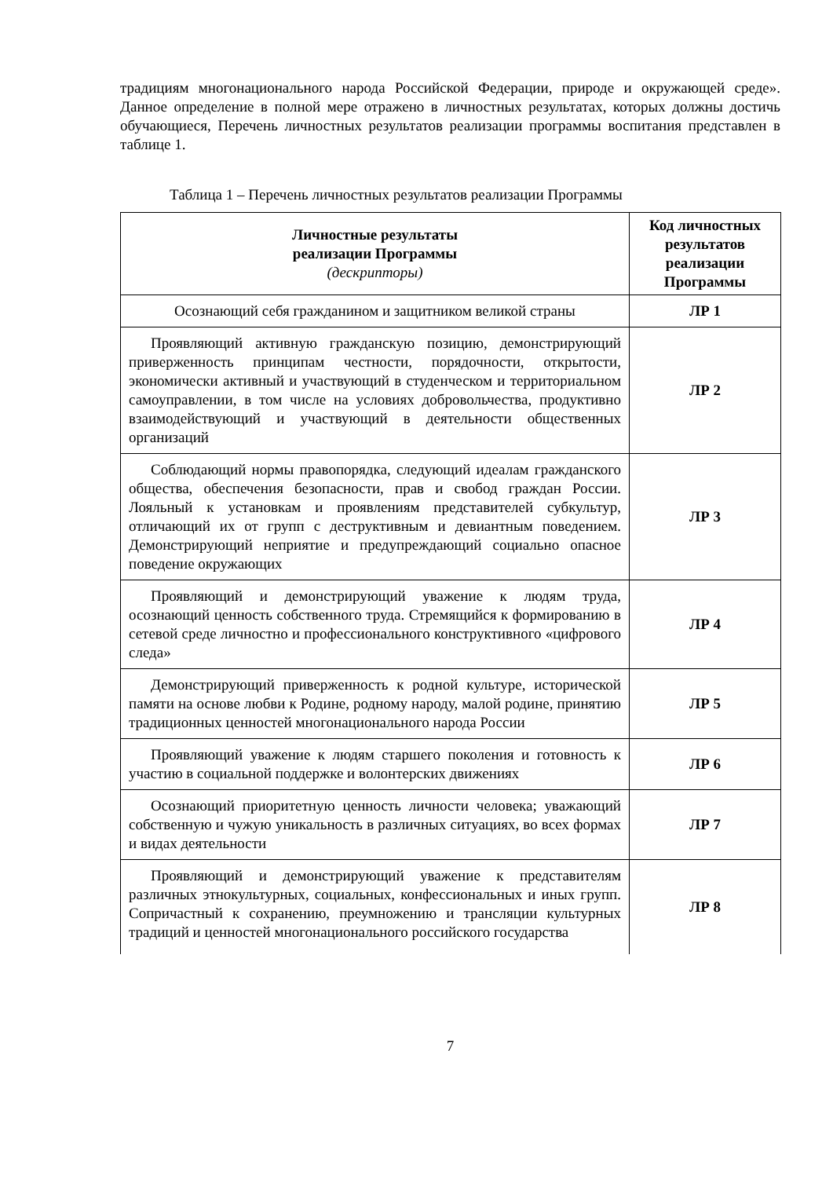традициям многонационального народа Российской Федерации, природе и окружающей среде». Данное определение в полной мере отражено в личностных результатах, которых должны достичь обучающиеся, Перечень личностных результатов реализации программы воспитания представлен в таблице 1.
Таблица 1 – Перечень личностных результатов реализации Программы
| Личностные результаты реализации Программы (дескрипторы) | Код личностных результатов реализации Программы |
| --- | --- |
| Осознающий себя гражданином и защитником великой страны | ЛР 1 |
| Проявляющий активную гражданскую позицию, демонстрирующий приверженность принципам честности, порядочности, открытости, экономически активный и участвующий в студенческом и территориальном самоуправлении, в том числе на условиях добровольчества, продуктивно взаимодействующий и участвующий в деятельности общественных организаций | ЛР 2 |
| Соблюдающий нормы правопорядка, следующий идеалам гражданского общества, обеспечения безопасности, прав и свобод граждан России. Лояльный к установкам и проявлениям представителей субкультур, отличающий их от групп с деструктивным и девиантным поведением. Демонстрирующий неприятие и предупреждающий социально опасное поведение окружающих | ЛР 3 |
| Проявляющий и демонстрирующий уважение к людям труда, осознающий ценность собственного труда. Стремящийся к формированию в сетевой среде личностно и профессионального конструктивного «цифрового следа» | ЛР 4 |
| Демонстрирующий приверженность к родной культуре, исторической памяти на основе любви к Родине, родному народу, малой родине, принятию традиционных ценностей многонационального народа России | ЛР 5 |
| Проявляющий уважение к людям старшего поколения и готовность к участию в социальной поддержке и волонтерских движениях | ЛР 6 |
| Осознающий приоритетную ценность личности человека; уважающий собственную и чужую уникальность в различных ситуациях, во всех формах и видах деятельности | ЛР 7 |
| Проявляющий и демонстрирующий уважение к представителям различных этнокультурных, социальных, конфессиональных и иных групп. Сопричастный к сохранению, преумножению и трансляции культурных традиций и ценностей многонационального российского государства | ЛР 8 |
7